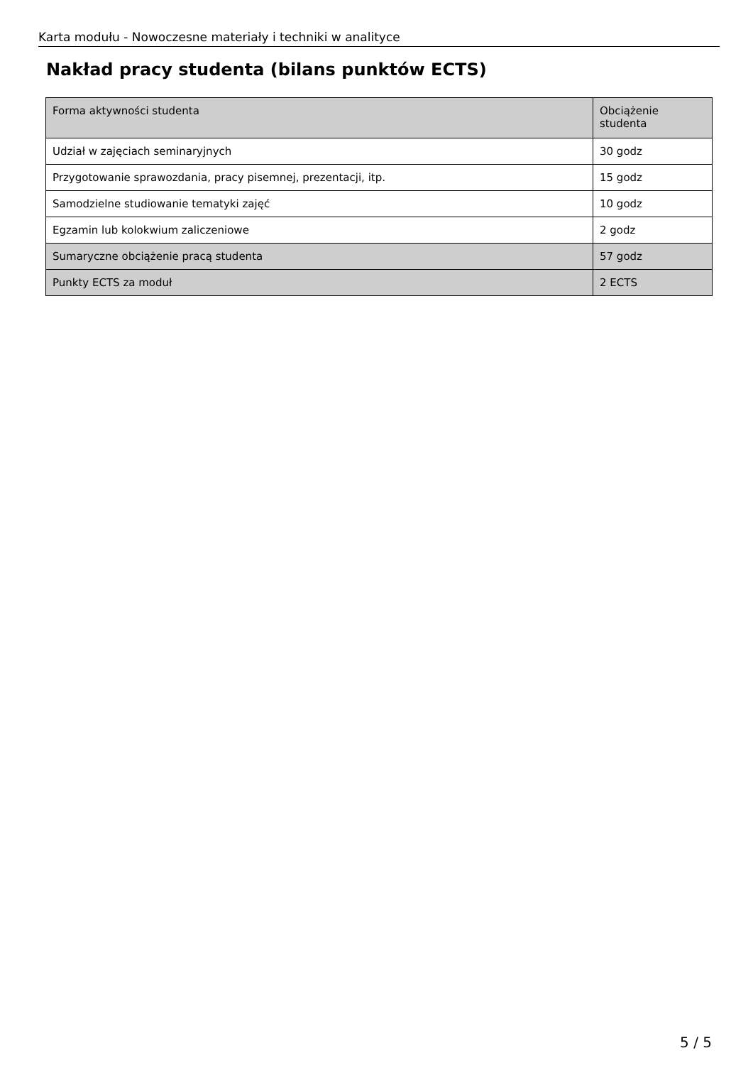Karta modułu - Nowoczesne materiały i techniki w analityce
Nakład pracy studenta (bilans punktów ECTS)
| Forma aktywności studenta | Obciążenie studenta |
| --- | --- |
| Udział w zajęciach seminaryjnych | 30 godz |
| Przygotowanie sprawozdania, pracy pisemnej, prezentacji, itp. | 15 godz |
| Samodzielne studiowanie tematyki zajęć | 10 godz |
| Egzamin lub kolokwium zaliczeniowe | 2 godz |
| Sumaryczne obciążenie pracą studenta | 57 godz |
| Punkty ECTS za moduł | 2 ECTS |
5 / 5